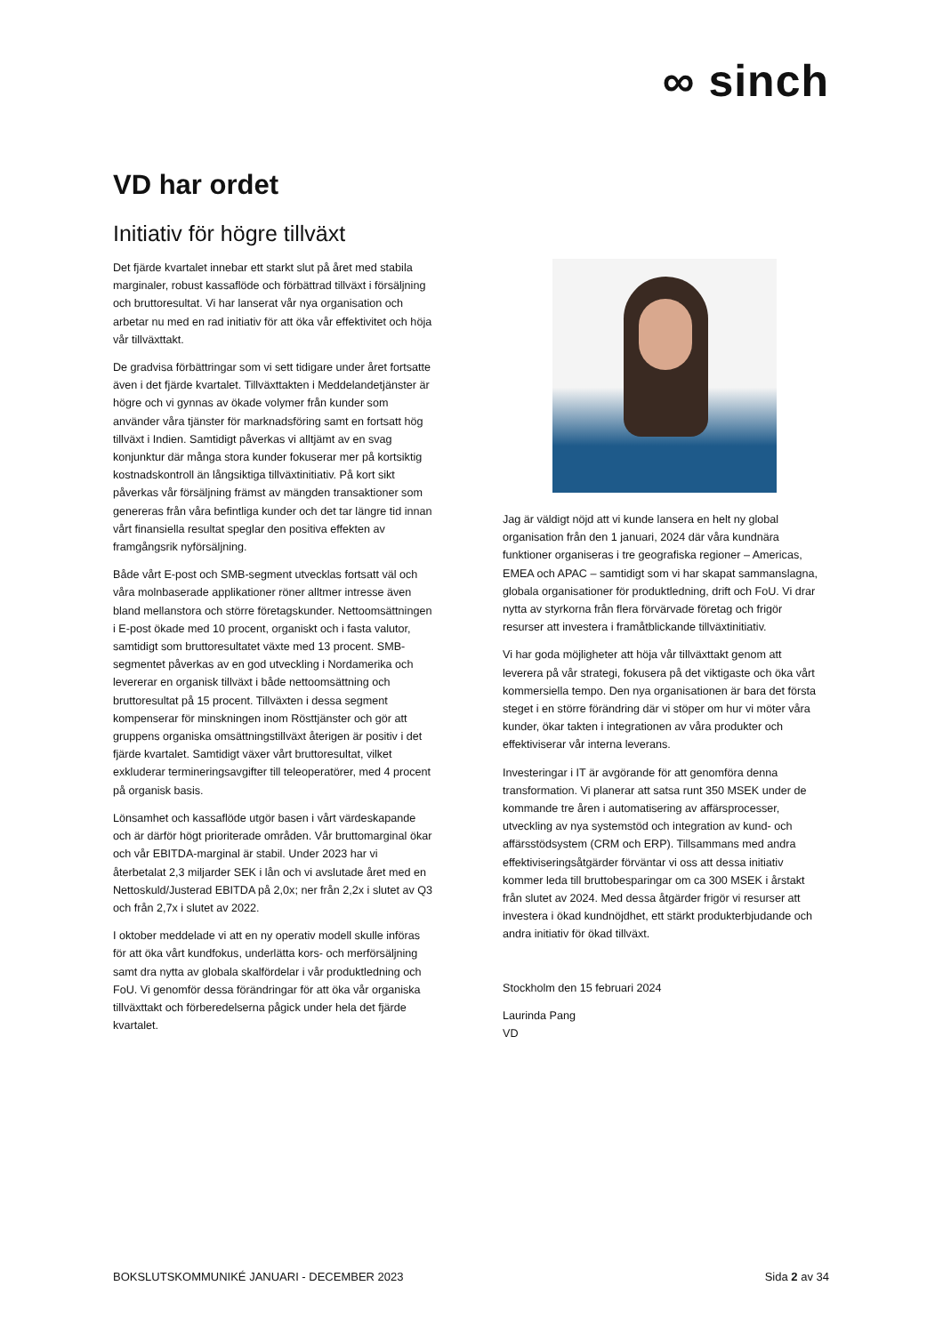∞ sinch
VD har ordet
Initiativ för högre tillväxt
Det fjärde kvartalet innebar ett starkt slut på året med stabila marginaler, robust kassaflöde och förbättrad tillväxt i försäljning och bruttoresultat. Vi har lanserat vår nya organisation och arbetar nu med en rad initiativ för att öka vår effektivitet och höja vår tillväxttakt.
De gradvisa förbättringar som vi sett tidigare under året fortsatte även i det fjärde kvartalet. Tillväxttakten i Meddelandetjänster är högre och vi gynnas av ökade volymer från kunder som använder våra tjänster för marknadsföring samt en fortsatt hög tillväxt i Indien. Samtidigt påverkas vi alltjämt av en svag konjunktur där många stora kunder fokuserar mer på kortsiktig kostnadskontroll än långsiktiga tillväxtinitiativ. På kort sikt påverkas vår försäljning främst av mängden transaktioner som genereras från våra befintliga kunder och det tar längre tid innan vårt finansiella resultat speglar den positiva effekten av framgångsrik nyförsäljning.
Både vårt E-post och SMB-segment utvecklas fortsatt väl och våra molnbaserade applikationer röner alltmer intresse även bland mellanstora och större företagskunder. Nettoomsättningen i E-post ökade med 10 procent, organiskt och i fasta valutor, samtidigt som bruttoresultatet växte med 13 procent. SMB-segmentet påverkas av en god utveckling i Nordamerika och levererar en organisk tillväxt i både nettoomsättning och bruttoresultat på 15 procent. Tillväxten i dessa segment kompenserar för minskningen inom Rösttjänster och gör att gruppens organiska omsättningstillväxt återigen är positiv i det fjärde kvartalet. Samtidigt växer vårt bruttoresultat, vilket exkluderar termineringsavgifter till teleoperatörer, med 4 procent på organisk basis.
Lönsamhet och kassaflöde utgör basen i vårt värdeskapande och är därför högt prioriterade områden. Vår bruttomarginal ökar och vår EBITDA-marginal är stabil. Under 2023 har vi återbetalat 2,3 miljarder SEK i lån och vi avslutade året med en Nettoskuld/Justerad EBITDA på 2,0x; ner från 2,2x i slutet av Q3 och från 2,7x i slutet av 2022.
I oktober meddelade vi att en ny operativ modell skulle införas för att öka vårt kundfokus, underlätta kors- och merförsäljning samt dra nytta av globala skalfördelar i vår produktledning och FoU. Vi genomför dessa förändringar för att öka vår organiska tillväxttakt och förberedelserna pågick under hela det fjärde kvartalet.
Jag är väldigt nöjd att vi kunde lansera en helt ny global organisation från den 1 januari, 2024 där våra kundnära funktioner organiseras i tre geografiska regioner – Americas, EMEA och APAC – samtidigt som vi har skapat sammanslagna, globala organisationer för produktledning, drift och FoU. Vi drar nytta av styrkorna från flera förvärvade företag och frigör resurser att investera i framåtblickande tillväxtinitiativ.
Vi har goda möjligheter att höja vår tillväxttakt genom att leverera på vår strategi, fokusera på det viktigaste och öka vårt kommersiella tempo. Den nya organisationen är bara det första steget i en större förändring där vi stöper om hur vi möter våra kunder, ökar takten i integrationen av våra produkter och effektiviserar vår interna leverans.
Investeringar i IT är avgörande för att genomföra denna transformation. Vi planerar att satsa runt 350 MSEK under de kommande tre åren i automatisering av affärsprocesser, utveckling av nya systemstöd och integration av kund- och affärsstödsystem (CRM och ERP). Tillsammans med andra effektiviseringsåtgärder förväntar vi oss att dessa initiativ kommer leda till bruttobesparingar om ca 300 MSEK i årstakt från slutet av 2024. Med dessa åtgärder frigör vi resurser att investera i ökad kundnöjdhet, ett stärkt produkterbjudande och andra initiativ för ökad tillväxt.
Stockholm den 15 februari 2024
Laurinda Pang
VD
BOKSLUTSKOMMUNIKÉ JANUARI - DECEMBER 2023 Sida 2 av 34